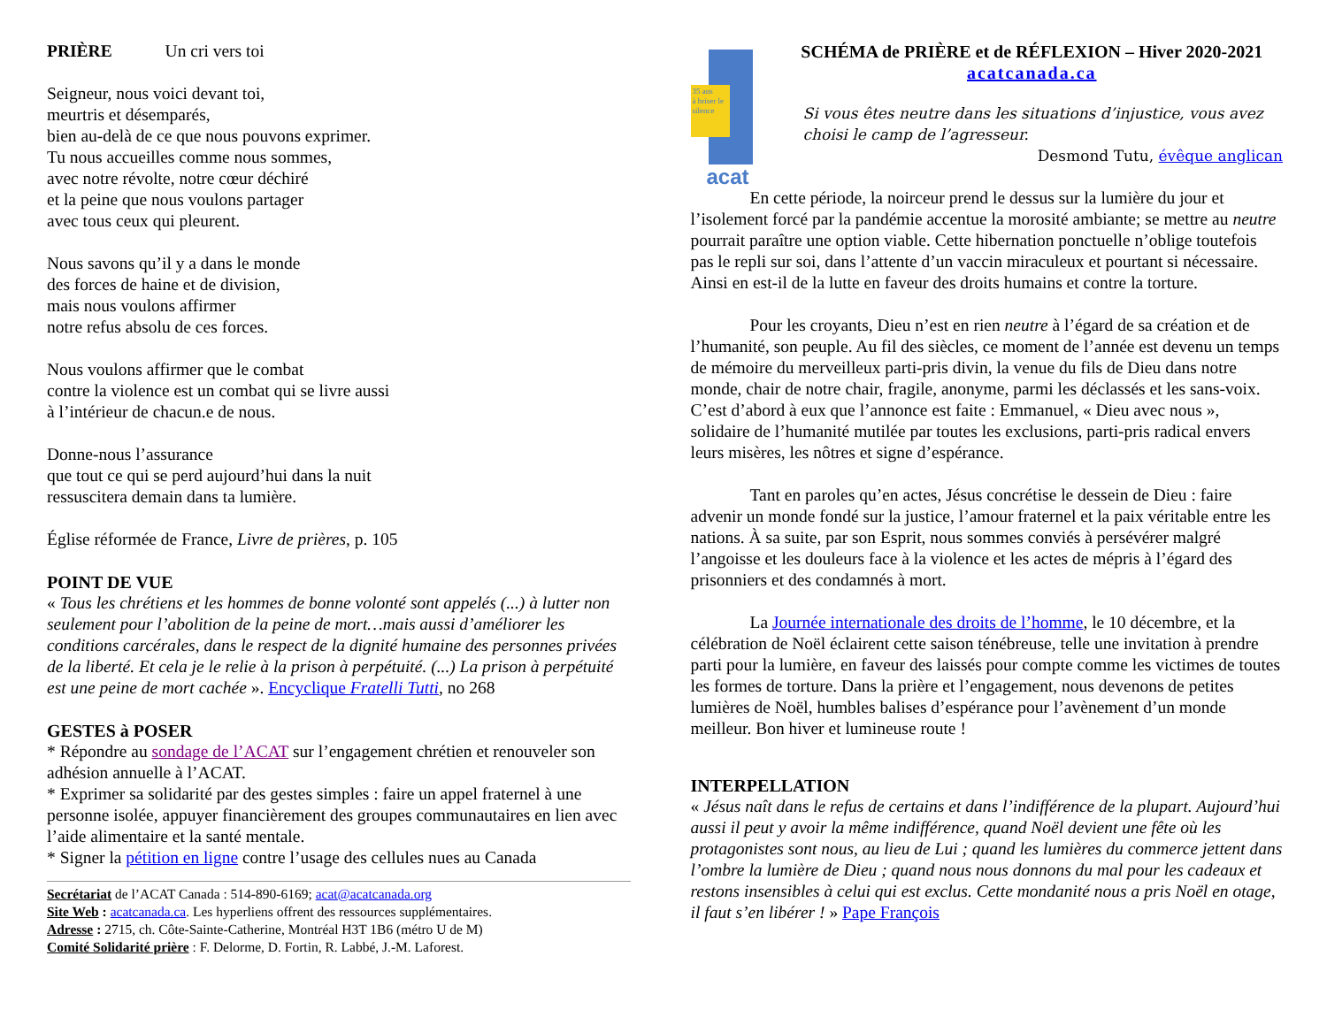PRIÈRE Un cri vers toi
Seigneur, nous voici devant toi,
meurtris et désemparés,
bien au-delà de ce que nous pouvons exprimer.
Tu nous accueilles comme nous sommes,
avec notre révolte, notre cœur déchiré
et la peine que nous voulons partager
avec tous ceux qui pleurent.
Nous savons qu’il y a dans le monde
des forces de haine et de division,
mais nous voulons affirmer
notre refus absolu de ces forces.
Nous voulons affirmer que le combat
contre la violence est un combat qui se livre aussi
à l’intérieur de chacun.e de nous.
Donne-nous l’assurance
que tout ce qui se perd aujourd’hui dans la nuit
ressuscitera demain dans ta lumière.
Église réformée de France, Livre de prières, p. 105
POINT DE VUE
« Tous les chrétiens et les hommes de bonne volonté sont appelés (...) à lutter non seulement pour l’abolition de la peine de mort…mais aussi d’améliorer les conditions carcérales, dans le respect de la dignité humaine des personnes privées de la liberté. Et cela je le relie à la prison à perpétuité. (...) La prison à perpétuité est une peine de mort cachée ». Encyclique Fratelli Tutti, no 268
GESTES à POSER
* Répondre au sondage de l’ACAT sur l’engagement chrétien et renouveler son adhésion annuelle à l’ACAT.
* Exprimer sa solidarité par des gestes simples : faire un appel fraternel à une personne isolée, appuyer financièrement des groupes communautaires en lien avec l’aide alimentaire et la santé mentale.
* Signer la pétition en ligne contre l’usage des cellules nues au Canada
Secrétariat de l’ACAT Canada : 514-890-6169; acat@acatcanada.org
Site Web : acatcanada.ca. Les hyperliens offrent des ressources supplémentaires.
Adresse : 2715, ch. Côte-Sainte-Catherine, Montréal H3T 1B6 (métro U de M)
Comité Solidarité prière : F. Delorme, D. Fortin, R. Labbé, J.-M. Laforest.
35 ans
à briser le silence
acat
SCHÉMA de PRIÈRE et de RÉFLEXION – Hiver 2020-2021
acatcanada.ca
Si vous êtes neutre dans les situations d’injustice, vous avez choisi le camp de l’agresseur.
Desmond Tutu, évêque anglican
En cette période, la noirceur prend le dessus sur la lumière du jour et l’isolement forcé par la pandémie accentue la morosité ambiante; se mettre au neutre pourrait paraître une option viable. Cette hibernation ponctuelle n’oblige toutefois pas le repli sur soi, dans l’attente d’un vaccin miraculeux et pourtant si nécessaire. Ainsi en est-il de la lutte en faveur des droits humains et contre la torture.
Pour les croyants, Dieu n’est en rien neutre à l’égard de sa création et de l’humanité, son peuple. Au fil des siècles, ce moment de l’année est devenu un temps de mémoire du merveilleux parti-pris divin, la venue du fils de Dieu dans notre monde, chair de notre chair, fragile, anonyme, parmi les déclassés et les sans-voix. C’est d’abord à eux que l’annonce est faite : Emmanuel, « Dieu avec nous », solidaire de l’humanité mutilée par toutes les exclusions, parti-pris radical envers leurs misères, les nôtres et signe d’espérance.
Tant en paroles qu’en actes, Jésus concrétise le dessein de Dieu : faire advenir un monde fondé sur la justice, l’amour fraternel et la paix véritable entre les nations. À sa suite, par son Esprit, nous sommes conviés à persévérer malgré l’angoisse et les douleurs face à la violence et les actes de mépris à l’égard des prisonniers et des condamnés à mort.
La Journée internationale des droits de l’homme, le 10 décembre, et la célébration de Noël éclairent cette saison ténébreuse, telle une invitation à prendre parti pour la lumière, en faveur des laissés pour compte comme les victimes de toutes les formes de torture. Dans la prière et l’engagement, nous devenons de petites lumières de Noël, humbles balises d’espérance pour l’avènement d’un monde meilleur. Bon hiver et lumineuse route !
INTERPELLATION
« Jésus naît dans le refus de certains et dans l’indifférence de la plupart. Aujourd’hui aussi il peut y avoir la même indifférence, quand Noël devient une fête où les protagonistes sont nous, au lieu de Lui ; quand les lumières du commerce jettent dans l’ombre la lumière de Dieu ; quand nous nous donnons du mal pour les cadeaux et restons insensibles à celui qui est exclus. Cette mondanité nous a pris Noël en otage, il faut s’en libérer ! » Pape François